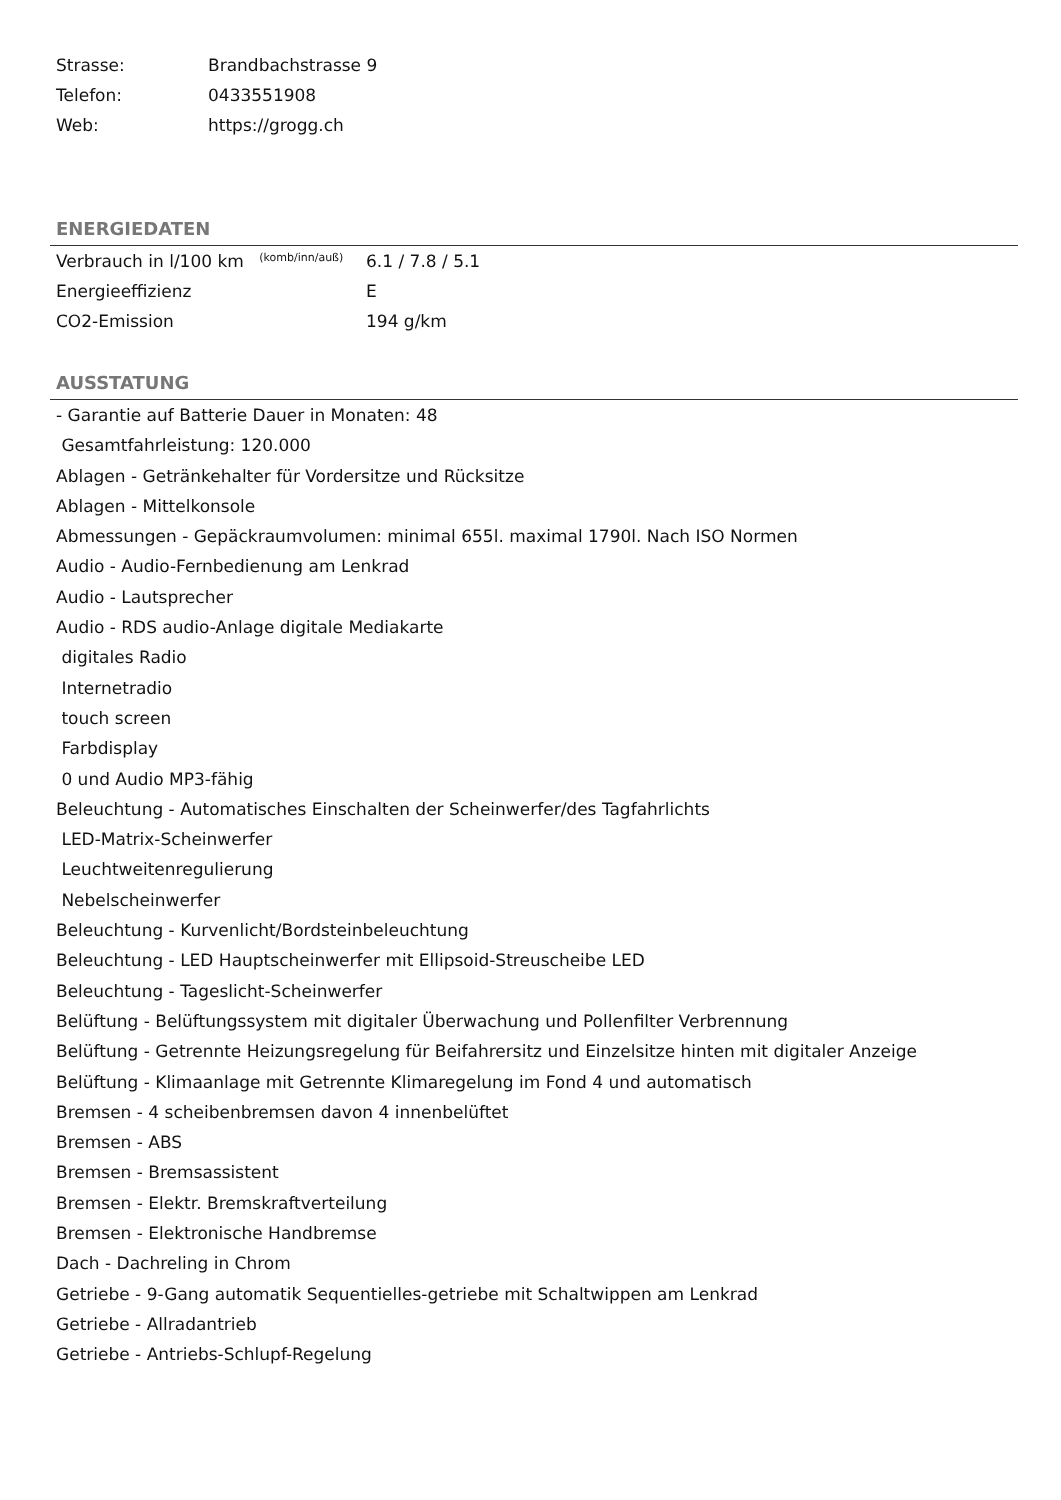| Strasse: | Brandbachstrasse 9 |
| Telefon: | 0433551908 |
| Web: | https://grogg.ch |
ENERGIEDATEN
| Verbrauch in l/100 km (komb/inn/auß) | 6.1 / 7.8 / 5.1 |
| Energieeffizienz | E |
| CO2-Emission | 194 g/km |
AUSSTATUNG
- Garantie auf Batterie Dauer in Monaten: 48
Gesamtfahrleistung: 120.000
Ablagen - Getränkehalter für Vordersitze und Rücksitze
Ablagen - Mittelkonsole
Abmessungen - Gepäckraumvolumen: minimal 655l. maximal 1790l. Nach ISO Normen
Audio - Audio-Fernbedienung am Lenkrad
Audio - Lautsprecher
Audio - RDS audio-Anlage digitale Mediakarte
digitales Radio
Internetradio
touch screen
Farbdisplay
0 und Audio MP3-fähig
Beleuchtung - Automatisches Einschalten der Scheinwerfer/des Tagfahrlichts
LED-Matrix-Scheinwerfer
Leuchtweitenregulierung
Nebelscheinwerfer
Beleuchtung - Kurvenlicht/Bordsteinbeleuchtung
Beleuchtung - LED Hauptscheinwerfer mit Ellipsoid-Streuscheibe LED
Beleuchtung - Tageslicht-Scheinwerfer
Belüftung - Belüftungssystem mit digitaler Überwachung und Pollenfilter Verbrennung
Belüftung - Getrennte Heizungsregelung für Beifahrersitz und Einzelsitze hinten mit digitaler Anzeige
Belüftung - Klimaanlage mit Getrennte Klimaregelung im Fond 4 und automatisch
Bremsen - 4 scheibenbremsen davon 4 innenbelüftet
Bremsen - ABS
Bremsen - Bremsassistent
Bremsen - Elektr. Bremskraftverteilung
Bremsen - Elektronische Handbremse
Dach - Dachreling in Chrom
Getriebe - 9-Gang automatik Sequentielles-getriebe mit Schaltwippen am Lenkrad
Getriebe - Allradantrieb
Getriebe - Antriebs-Schlupf-Regelung